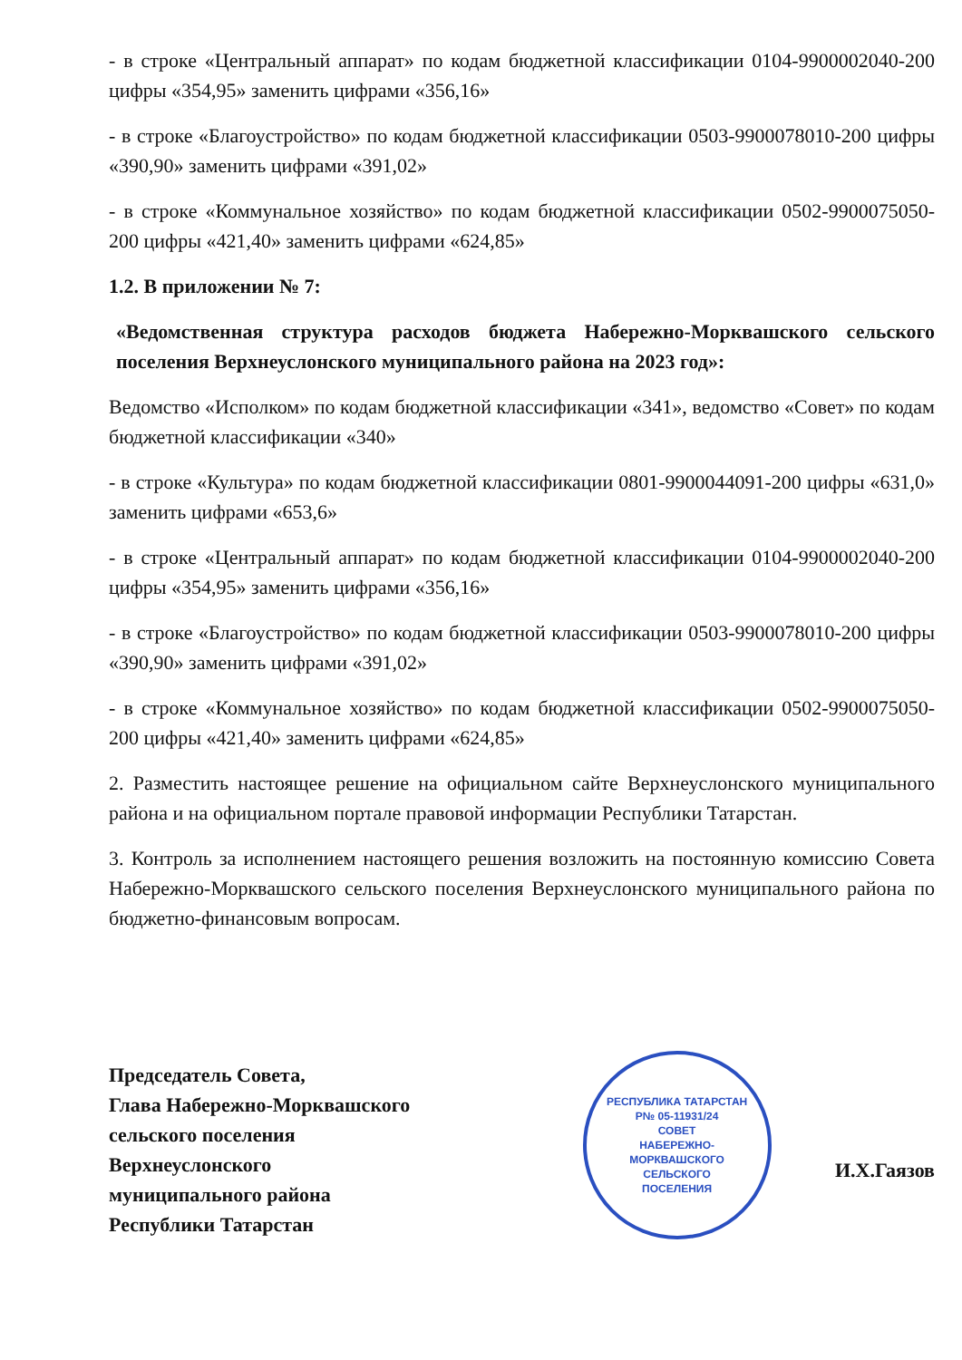- в строке «Центральный аппарат» по кодам бюджетной классификации 0104-9900002040-200 цифры «354,95» заменить цифрами «356,16»
- в строке «Благоустройство» по кодам бюджетной классификации 0503-9900078010-200 цифры «390,90» заменить цифрами «391,02»
- в строке «Коммунальное хозяйство» по кодам бюджетной классификации 0502-9900075050-200 цифры «421,40» заменить цифрами «624,85»
1.2. В приложении № 7:
«Ведомственная структура расходов бюджета Набережно-Морквашского сельского поселения Верхнеуслонского муниципального района на 2023 год»:
Ведомство «Исполком» по кодам бюджетной классификации «341», ведомство «Совет» по кодам бюджетной классификации «340»
- в строке «Культура» по кодам бюджетной классификации 0801-9900044091-200 цифры «631,0» заменить цифрами «653,6»
- в строке «Центральный аппарат» по кодам бюджетной классификации 0104-9900002040-200 цифры «354,95» заменить цифрами «356,16»
- в строке «Благоустройство» по кодам бюджетной классификации 0503-9900078010-200 цифры «390,90» заменить цифрами «391,02»
- в строке «Коммунальное хозяйство» по кодам бюджетной классификации 0502-9900075050-200 цифры «421,40» заменить цифрами «624,85»
2. Разместить настоящее решение на официальном сайте Верхнеуслонского муниципального района и на официальном портале правовой информации Республики Татарстан.
3. Контроль за исполнением настоящего решения возложить на постоянную комиссию Совета Набережно-Морквашского сельского поселения Верхнеуслонского муниципального района по бюджетно-финансовым вопросам.
Председатель Совета,
Глава Набережно-Морквашского
сельского поселения
Верхнеуслонского
муниципального района
Республики Татарстан
РЕСПУБЛИКА ТАТАРСТАН
Р№ 05-11931/24
СОВЕТ
НАБЕРЕЖНО-
МОРКВАШСКОГО
СЕЛЬСКОГО
ПОСЕЛЕНИЯ
И.Х.Гаязов